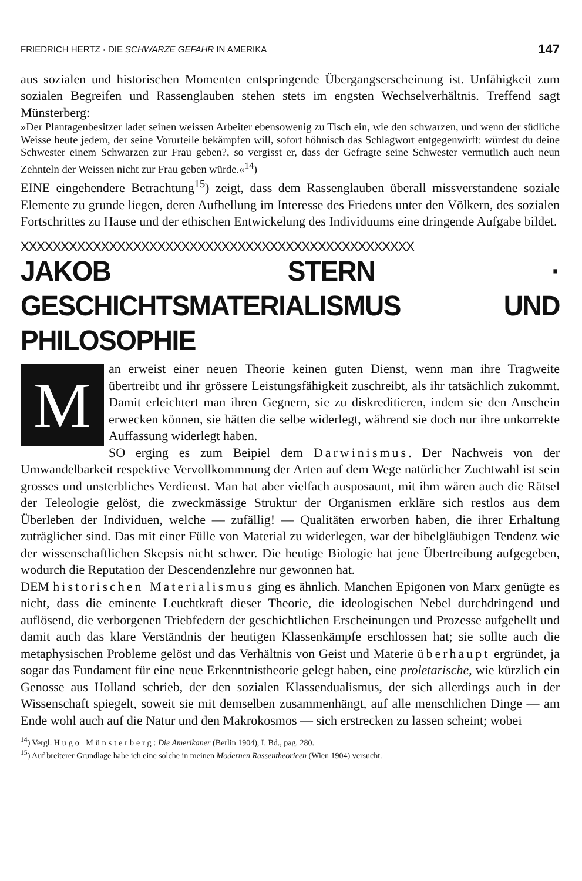FRIEDRICH HERTZ · DIE SCHWARZE GEFAHR IN AMERIKA 147
aus sozialen und historischen Momenten entspringende Übergangserscheinung ist. Unfähigkeit zum sozialen Begreifen und Rassenglauben stehen stets im engsten Wechselverhältnis. Treffend sagt Münsterberg:
»Der Plantagenbesitzer ladet seinen weissen Arbeiter ebensowenig zu Tisch ein, wie den schwarzen, und wenn der südliche Weisse heute jedem, der seine Vorurteile bekämpfen will, sofort höhnisch das Schlagwort entgegenwirft: würdest du deine Schwester einem Schwarzen zur Frau geben?, so vergisst er, dass der Gefragte seine Schwester vermutlich auch neun Zehnteln der Weissen nicht zur Frau geben würde.«<sup>14</sup>)
EINE eingehendere Betrachtung<sup>15</sup>) zeigt, dass dem Rassenglauben überall missverstandene soziale Elemente zu grunde liegen, deren Aufhellung im Interesse des Friedens unter den Völkern, des sozialen Fortschrittes zu Hause und der ethischen Entwickelung des Individuums eine dringende Aufgabe bildet.
XXXXXXXXXXXXXXXXXXXXXXXXXXXXXXXXXXXXXXXXXXXXXXXXX
JAKOB STERN · GESCHICHTSMATERIALISMUS UND PHILOSOPHIE
Man erweist einer neuen Theorie keinen guten Dienst, wenn man ihre Tragweite übertreibt und ihr grössere Leistungsfähigkeit zuschreibt, als ihr tatsächlich zukommt. Damit erleichtert man ihren Gegnern, sie zu diskreditieren, indem sie den Anschein erwecken können, sie hätten die selbe widerlegt, während sie doch nur ihre unkorrekte Auffassung widerlegt haben.
SO erging es zum Beipiel dem Darwinismus. Der Nachweis von der Umwandelbarkeit respektive Vervollkommnung der Arten auf dem Wege natürlicher Zuchtwahl ist sein grosses und unsterbliches Verdienst. Man hat aber vielfach ausposaunt, mit ihm wären auch die Rätsel der Teleologie gelöst, die zweckmässige Struktur der Organismen erkläre sich restlos aus dem Überleben der Individuen, welche — zufällig! — Qualitäten erworben haben, die ihrer Erhaltung zuträglicher sind. Das mit einer Fülle von Material zu widerlegen, war der bibelgläubigen Tendenz wie der wissenschaftlichen Skepsis nicht schwer. Die heutige Biologie hat jene Übertreibung aufgegeben, wodurch die Reputation der Descendenzlehre nur gewonnen hat.
DEM historischen Materialismus ging es ähnlich. Manchen Epigonen von Marx genügte es nicht, dass die eminente Leuchtkraft dieser Theorie, die ideologischen Nebel durchdringend und auflösend, die verborgenen Triebfedern der geschichtlichen Erscheinungen und Prozesse aufgehellt und damit auch das klare Verständnis der heutigen Klassenkämpfe erschlossen hat; sie sollte auch die metaphysischen Probleme gelöst und das Verhältnis von Geist und Materie überhaupt ergründet, ja sogar das Fundament für eine neue Erkenntnistheorie gelegt haben, eine proletarische, wie kürzlich ein Genosse aus Holland schrieb, der den sozialen Klassendualismus, der sich allerdings auch in der Wissenschaft spiegelt, soweit sie mit demselben zusammenhängt, auf alle menschlichen Dinge — am Ende wohl auch auf die Natur und den Makrokosmos — sich erstrecken zu lassen scheint; wobei
<sup>14</sup>) Vergl. Hugo Münsterberg: Die Amerikaner (Berlin 1904), I. Bd., pag. 280.
<sup>15</sup>) Auf breiterer Grundlage habe ich eine solche in meinen Modernen Rassentheorieen (Wien 1904) versucht.